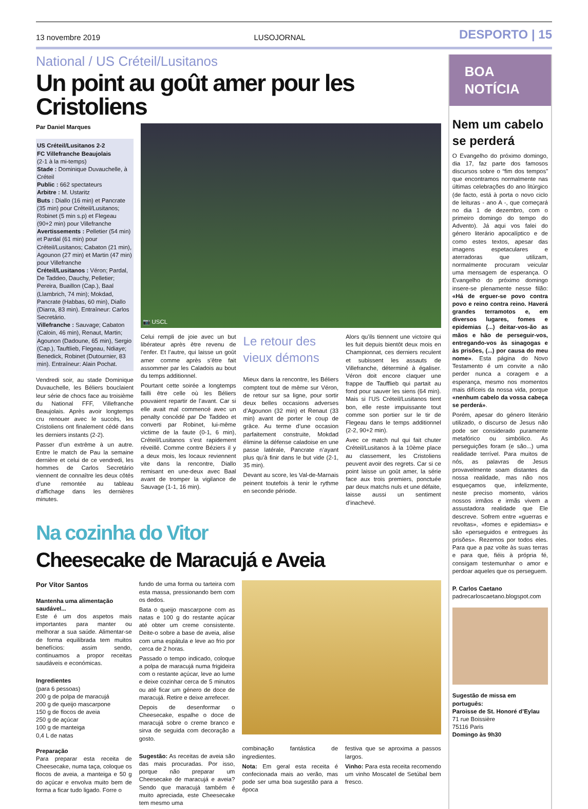13 novembre 2019 LUSOJORNAL DESPORTO | 15
National / US Créteil/Lusitanos
Un point au goût amer pour les Cristoliens
Par Daniel Marques
US Créteil/Lusitanos 2-2
FC Villefranche Beaujolais
(2-1 à la mi-temps)
Stade : Dominique Duvauchelle, à Créteil
Public : 662 spectateurs
Arbitre : M. Ustaritz
Buts : Diallo (16 min) et Pancrate (35 min) pour Créteil/Lusitanos; Robinet (5 min s.p) et Flegeau (90+2 min) pour Villefranche
Avertissements : Pelletier (54 min) et Pardal (61 min) pour Créteil/Lusitanos; Cabaton (21 min), Agounon (27 min) et Martin (47 min) pour Villefranche
Créteil/Lusitanos : Véron; Pardal, De Taddeo, Dauchy, Pelletier; Pereira, Buaillon (Cap.), Baal (Llambrich, 74 min); Mokdad, Pancrate (Habbas, 60 min), Diallo (Diarra, 83 min). Entraîneur: Carlos Secretário.
Villefranche : Sauvage; Cabaton (Caloin, 46 min), Renaut, Martin; Agounon (Dadoune, 65 min), Sergio (Cap.), Tauftlieb, Flegeau, Ndiaye; Benedick, Robinet (Dutournier, 83 min). Entraîneur: Alain Pochat.
Vendredi soir, au stade Dominique Duvauchelle, les Béliers bouclaient leur série de chocs face au troisième du National FFF, Villefranche Beaujolais. Après avoir longtemps cru renouer avec le succès, les Cristoliens ont finalement cédé dans les derniers instants (2-2).
Passer d’un extrême à un autre. Entre le match de Pau la semaine dernière et celui de ce vendredi, les hommes de Carlos Secretário viennent de connaître les deux côtés d’une remontée au tableau d’affichage dans les dernières minutes.
📷 USCL
Celui rempli de joie avec un but libérateur après être revenu de l’enfer. Et l’autre, qui laisse un goût amer comme après s’être fait assommer par les Caladois au bout du temps additionnel.
Pourtant cette soirée a longtemps failli être celle où les Béliers pouvaient repartir de l’avant. Car si elle avait mal commencé avec un penalty concédé par De Taddeo et converti par Robinet, lui-même victime de la faute (0-1, 6 min), Créteil/Lusitanos s’est rapidement réveillé. Comme contre Béziers il y a deux mois, les locaux reviennent vite dans la rencontre, Diallo remisant en une-deux avec Baal avant de tromper la vigilance de Sauvage (1-1, 16 min).
Le retour des vieux démons
Mieux dans la rencontre, les Béliers comptent tout de même sur Véron, de retour sur sa ligne, pour sortir deux belles occasions adverses d’Agounon (32 min) et Renaut (33 min) avant de porter le coup de grâce. Au terme d’une occasion parfaitement construite, Mokdad élimine la défense caladoise en une passe latérale, Pancrate n’ayant plus qu’à finir dans le but vide (2-1, 35 min).
Devant au score, les Val-de-Marnais peinent toutefois à tenir le rythme en seconde période.
Alors qu’ils tiennent une victoire qui les fuit depuis bientôt deux mois en Championnat, ces derniers reculent et subissent les assauts de Villefranche, déterminé à égaliser. Véron doit encore claquer une frappe de Taufflieb qui partait au fond pour sauver les siens (64 min). Mais si l’US Créteil/Lusitanos tient bon, elle reste impuissante tout comme son portier sur le tir de Flegeau dans le temps additionnel (2-2, 90+2 min).
Avec ce match nul qui fait chuter Créteil/Lusitanos à la 10ème place au classement, les Cristoliens peuvent avoir des regrets. Car si ce point laisse un goût amer, la série face aux trois premiers, ponctuée par deux matchs nuls et une défaite, laisse aussi un sentiment d’inachevé.
Na cozinha do Vitor
Cheesecake de Maracujá e Aveia
Por Vítor Santos
Mantenha uma alimentação saudável...
Este é um dos aspetos mais importantes para manter ou melhorar a sua saúde. Alimentar-se de forma equilibrada tem muitos benefícios: assim sendo, continuamos a propor receitas saudáveis e económicas.
Ingredientes
(para 6 pessoas)
200 g de polpa de maracujá
200 g de queijo mascarpone
150 g de flocos de aveia
250 g de açúcar
100 g de manteiga
0,4 L de natas
Preparação
Para preparar esta receita de Cheesecake, numa taça, coloque os flocos de aveia, a manteiga e 50 g do açúcar e envolva muito bem de forma a ficar tudo ligado. Forre o
fundo de uma forma ou tarteira com esta massa, pressionando bem com os dedos.
Bata o queijo mascarpone com as natas e 100 g do restante açúcar até obter um creme consistente. Deite-o sobre a base de aveia, alise com uma espátula e leve ao frio por cerca de 2 horas.
Passado o tempo indicado, coloque a polpa de maracujá numa frigideira com o restante açúcar, leve ao lume e deixe cozinhar cerca de 5 minutos ou até ficar um género de doce de maracujá. Retire e deixe arrefecer.
Depois de desenformar o Cheesecake, espalhe o doce de maracujá sobre o creme branco e sirva de seguida com decoração a gosto.
Sugestão: As receitas de aveia são das mais procuradas. Por isso, porque não preparar um Cheesecake de maracujá e aveia? Sendo que maracujá também é muito apreciada, este Cheesecake tem mesmo uma
combinação fantástica de ingredientes.
Nota: Em geral esta receita é confecionada mais ao verão, mas pode ser uma boa sugestão para a época
festiva que se aproxima a passos largos.
Vinho: Para esta receita recomendo um vinho Moscatel de Setúbal bem fresco.
BOA
NOTÍCIA
Nem um cabelo se perderá
O Evangelho do próximo domingo, dia 17, faz parte dos famosos discursos sobre o “fim dos tempos” que encontramos normalmente nas últimas celebrações do ano litúrgico (de facto, está à porta o novo ciclo de leituras - ano A -, que começará no dia 1 de dezembro, com o primeiro domingo do tempo do Advento). Já aqui vos falei do género literário apocalíptico e de como estes textos, apesar das imagens espetaculares e aterradoras que utilizam, normalmente procuram veicular uma mensagem de esperança. O Evangelho do próximo domingo insere-se plenamente nesse filão: «Há de erguer-se povo contra povo e reino contra reino. Haverá grandes terramotos e, em diversos lugares, fomes e epidemias (...) deitar-vos-ão as mãos e hão de perseguir-vos, entregando-vos às sinagogas e às prisões, (...) por causa do meu nome». Esta página do Novo Testamento é um convite a não perder nunca a coragem e a esperança, mesmo nos momentos mais difíceis da nossa vida, porque «nenhum cabelo da vossa cabeça se perderá».
Porém, apesar do género literário utilizado, o discurso de Jesus não pode ser considerado puramente metafórico ou simbólico. As perseguições foram (e são...) uma realidade terrível. Para muitos de nós, as palavras de Jesus provavelmente soam distantes da nossa realidade, mas não nos esqueçamos que, infelizmente, neste preciso momento, vários nossos irmãos e irmãs vivem a assustadora realidade que Ele descreve. Sofrem entre «guerras e revoltas», «fomes e epidemias» e são «perseguidos e entregues às prisões». Rezemos por todos eles. Para que a paz volte às suas terras e para que, fiéis à própria fé, consigam testemunhar o amor e perdoar aqueles que os perseguem.
P. Carlos Caetano
padrecarloscaetano.blogspot.com
Sugestão de missa em português:
Paroisse de St. Honoré d’Eylau
71 rue Boissière
75116 Paris
Domingo às 9h30